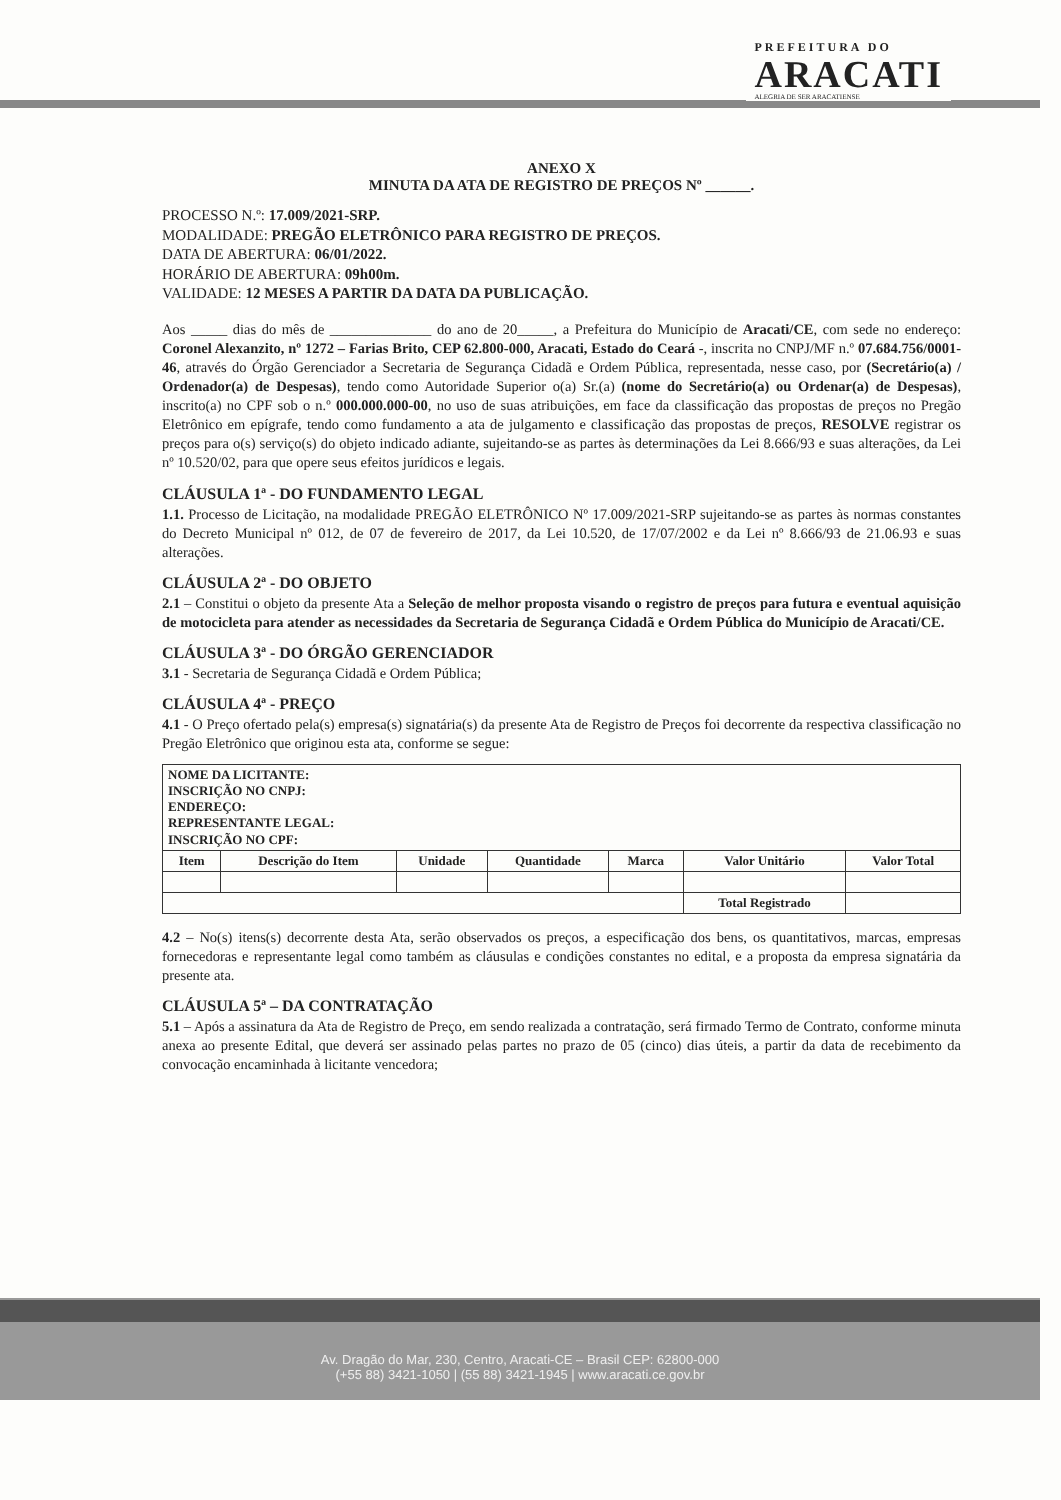PREFEITURA DO
ARACATI
ALEGRIA DE SER ARACATIENSE
ANEXO X
MINUTA DA ATA DE REGISTRO DE PREÇOS Nº ______.
PROCESSO N.º: 17.009/2021-SRP.
MODALIDADE: PREGÃO ELETRÔNICO PARA REGISTRO DE PREÇOS.
DATA DE ABERTURA: 06/01/2022.
HORÁRIO DE ABERTURA: 09h00m.
VALIDADE: 12 MESES A PARTIR DA DATA DA PUBLICAÇÃO.
Aos _____ dias do mês de ______________ do ano de 20_____, a Prefeitura do Município de Aracati/CE, com sede no endereço: Coronel Alexanzito, nº 1272 – Farias Brito, CEP 62.800-000, Aracati, Estado do Ceará -, inscrita no CNPJ/MF n.º 07.684.756/0001-46, através do Órgão Gerenciador a Secretaria de Segurança Cidadã e Ordem Pública, representada, nesse caso, por (Secretário(a) / Ordenador(a) de Despesas), tendo como Autoridade Superior o(a) Sr.(a) (nome do Secretário(a) ou Ordenar(a) de Despesas), inscrito(a) no CPF sob o n.º 000.000.000-00, no uso de suas atribuições, em face da classificação das propostas de preços no Pregão Eletrônico em epígrafe, tendo como fundamento a ata de julgamento e classificação das propostas de preços, RESOLVE registrar os preços para o(s) serviço(s) do objeto indicado adiante, sujeitando-se as partes às determinações da Lei 8.666/93 e suas alterações, da Lei nº 10.520/02, para que opere seus efeitos jurídicos e legais.
CLÁUSULA 1ª - DO FUNDAMENTO LEGAL
1.1. Processo de Licitação, na modalidade PREGÃO ELETRÔNICO Nº 17.009/2021-SRP sujeitando-se as partes às normas constantes do Decreto Municipal nº 012, de 07 de fevereiro de 2017, da Lei 10.520, de 17/07/2002 e da Lei nº 8.666/93 de 21.06.93 e suas alterações.
CLÁUSULA 2ª - DO OBJETO
2.1 – Constitui o objeto da presente Ata a Seleção de melhor proposta visando o registro de preços para futura e eventual aquisição de motocicleta para atender as necessidades da Secretaria de Segurança Cidadã e Ordem Pública do Município de Aracati/CE.
CLÁUSULA 3ª - DO ÓRGÃO GERENCIADOR
3.1 - Secretaria de Segurança Cidadã e Ordem Pública;
CLÁUSULA 4ª - PREÇO
4.1 - O Preço ofertado pela(s) empresa(s) signatária(s) da presente Ata de Registro de Preços foi decorrente da respectiva classificação no Pregão Eletrônico que originou esta ata, conforme se segue:
| NOME DA LICITANTE: INSCRIÇÃO NO CNPJ: ENDEREÇO: REPRESENTANTE LEGAL: INSCRIÇÃO NO CPF: | | | | | | |
| Item | Descrição do Item | Unidade | Quantidade | Marca | Valor Unitário | Valor Total |
| | | | | | Total Registrado | |
4.2 – No(s) itens(s) decorrente desta Ata, serão observados os preços, a especificação dos bens, os quantitativos, marcas, empresas fornecedoras e representante legal como também as cláusulas e condições constantes no edital, e a proposta da empresa signatária da presente ata.
CLÁUSULA 5ª – DA CONTRATAÇÃO
5.1 – Após a assinatura da Ata de Registro de Preço, em sendo realizada a contratação, será firmado Termo de Contrato, conforme minuta anexa ao presente Edital, que deverá ser assinado pelas partes no prazo de 05 (cinco) dias úteis, a partir da data de recebimento da convocação encaminhada à licitante vencedora;
Av. Dragão do Mar, 230, Centro, Aracati-CE – Brasil CEP: 62800-000
(+55 88) 3421-1050 | (55 88) 3421-1945 | www.aracati.ce.gov.br